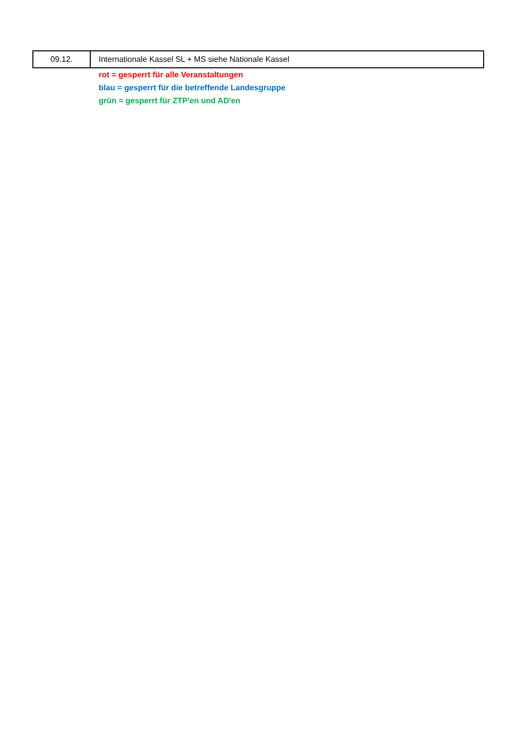| 09.12. | Internationale Kassel SL + MS siehe Nationale Kassel |
rot = gesperrt für alle Veranstaltungen
blau = gesperrt für die betreffende Landesgruppe
grün = gesperrt für ZTP'en und AD'en